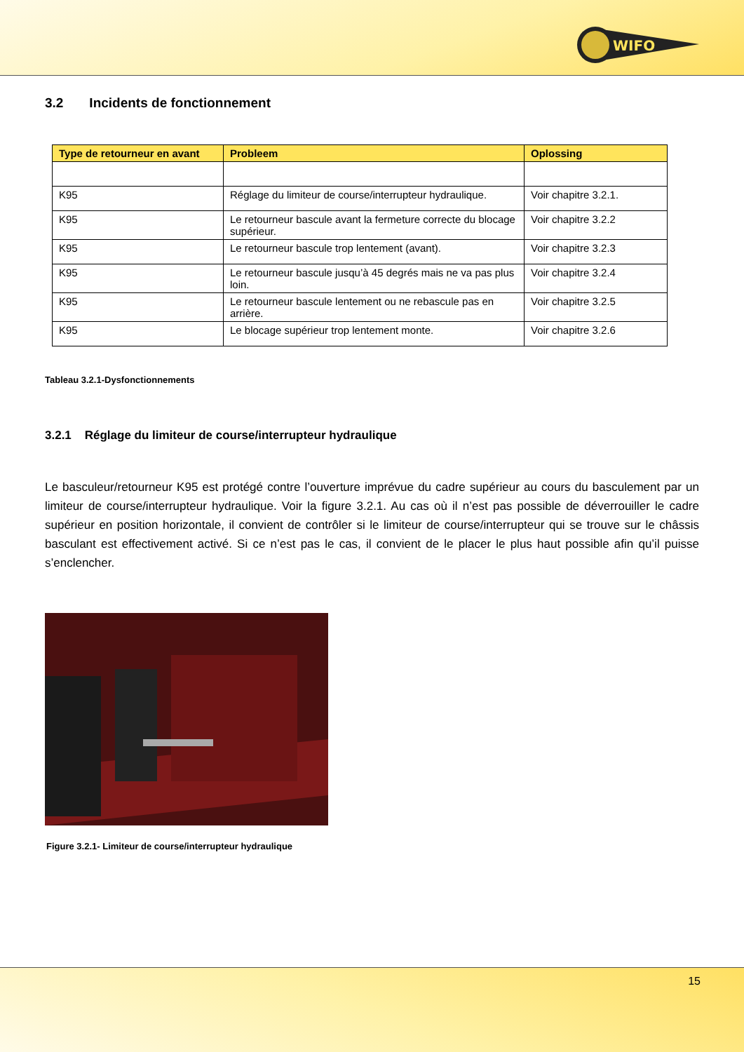WIFO
3.2 Incidents de fonctionnement
| Type de retourneur en avant | Probleem | Oplossing |
| --- | --- | --- |
| K95 | Réglage du limiteur de course/interrupteur hydraulique. | Voir chapitre 3.2.1. |
| K95 | Le retourneur bascule avant la fermeture correcte du blocage supérieur. | Voir chapitre 3.2.2 |
| K95 | Le retourneur bascule trop lentement (avant). | Voir chapitre 3.2.3 |
| K95 | Le retourneur bascule jusqu’à 45 degrés mais ne va pas plus loin. | Voir chapitre 3.2.4 |
| K95 | Le retourneur bascule lentement ou ne rebascule pas en arrière. | Voir chapitre 3.2.5 |
| K95 | Le blocage supérieur trop lentement monte. | Voir chapitre 3.2.6 |
Tableau 3.2.1-Dysfonctionnements
3.2.1 Réglage du limiteur de course/interrupteur hydraulique
Le basculeur/retourneur K95 est protégé contre l’ouverture imprévue du cadre supérieur au cours du basculement par un limiteur de course/interrupteur hydraulique. Voir la figure 3.2.1. Au cas où il n’est pas possible de déverrouiller le cadre supérieur en position horizontale, il convient de contrôler si le limiteur de course/interrupteur qui se trouve sur le châssis basculant est effectivement activé. Si ce n’est pas le cas, il convient de le placer le plus haut possible afin qu’il puisse s’enclencher.
Figure 3.2.1- Limiteur de course/interrupteur hydraulique
15